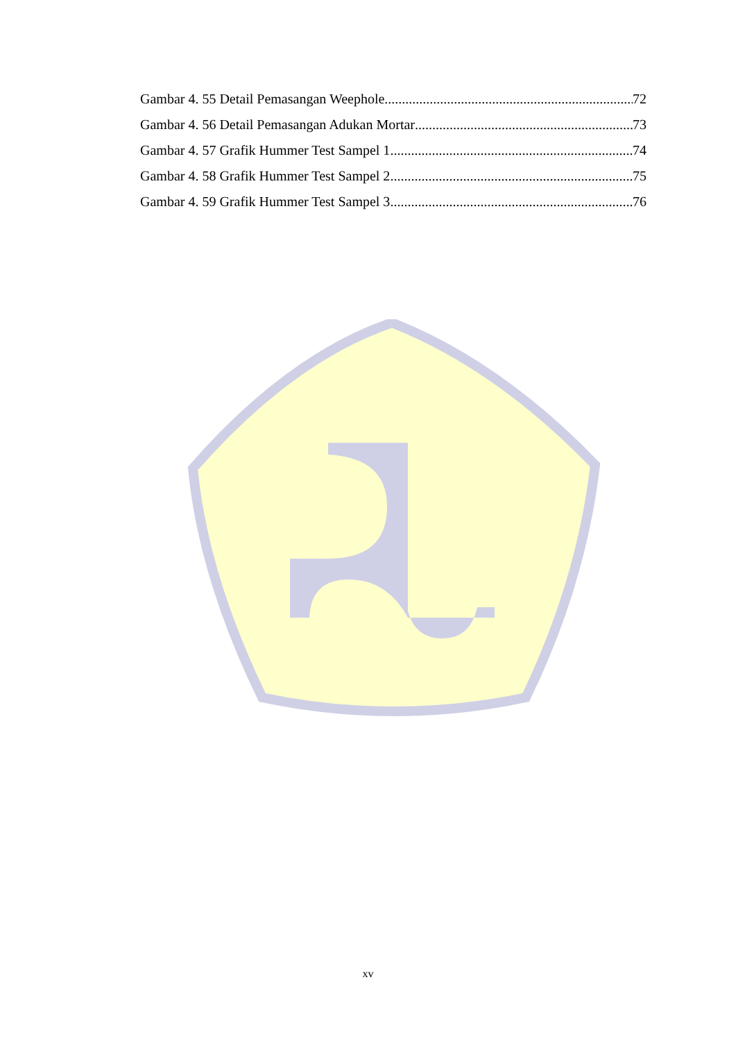Gambar 4. 55 Detail Pemasangan Weephole 72
Gambar 4. 56 Detail Pemasangan Adukan Mortar 73
Gambar 4. 57 Grafik Hummer Test Sampel 1 74
Gambar 4. 58 Grafik Hummer Test Sampel 2 75
Gambar 4. 59 Grafik Hummer Test Sampel 3 76
xv